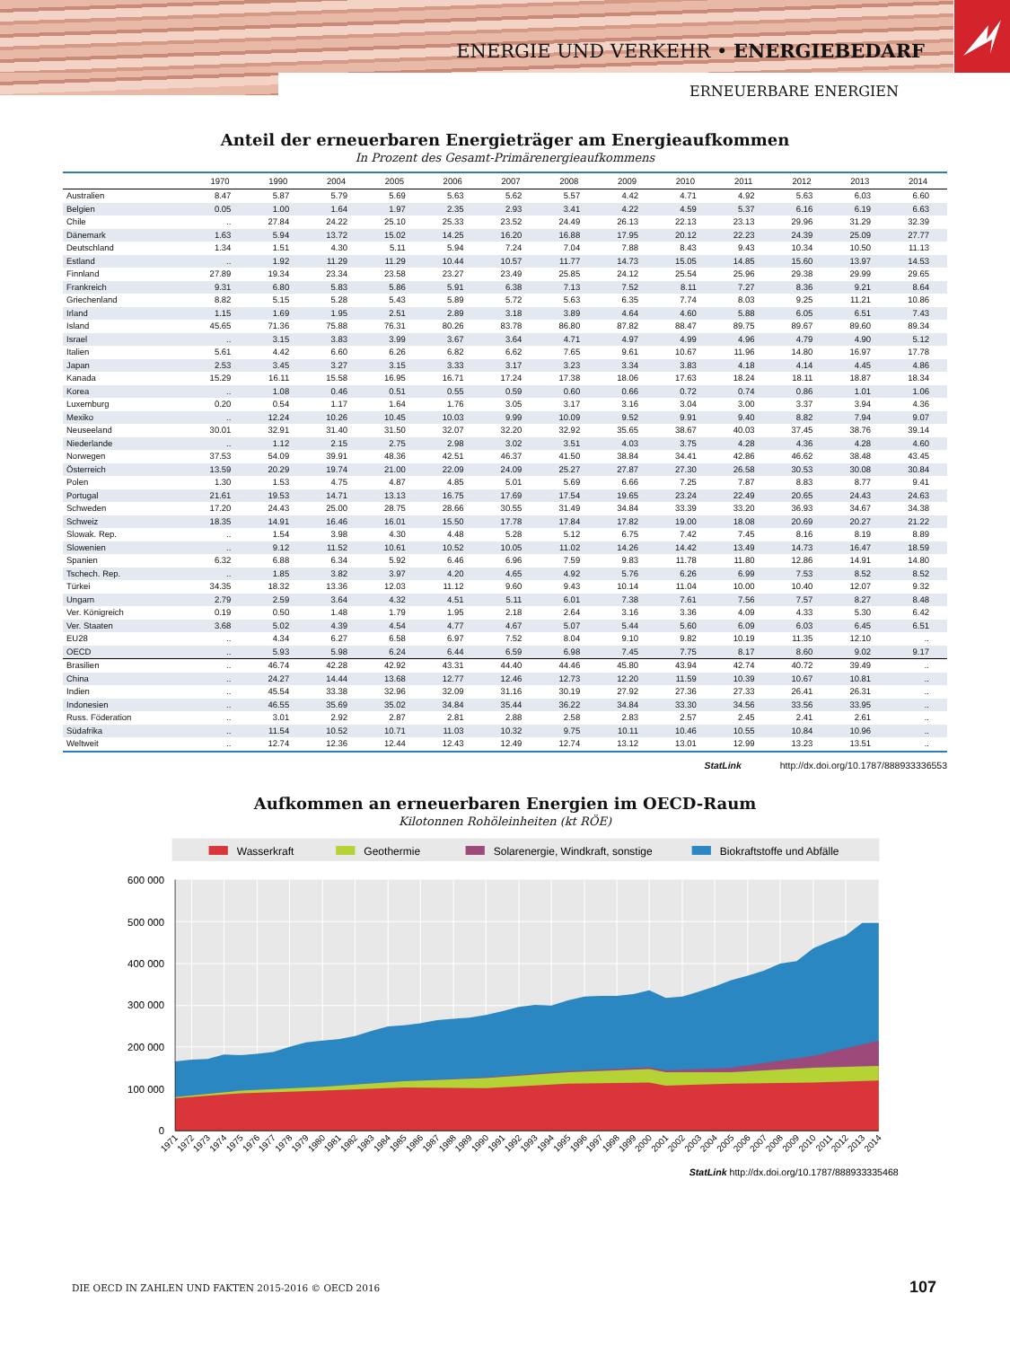ENERGIE UND VERKEHR • ENERGIEBEDARF
ERNEUERBARE ENERGIEN
Anteil der erneuerbaren Energieträger am Energieaufkommen
In Prozent des Gesamt-Primärenergieaufkommens
| | 1970 | 1990 | 2004 | 2005 | 2006 | 2007 | 2008 | 2009 | 2010 | 2011 | 2012 | 2013 | 2014 |
| --- | --- | --- | --- | --- | --- | --- | --- | --- | --- | --- | --- | --- | --- |
| Australien | 8.47 | 5.87 | 5.79 | 5.69 | 5.63 | 5.62 | 5.57 | 4.42 | 4.71 | 4.92 | 5.63 | 6.03 | 6.60 |
| Belgien | 0.05 | 1.00 | 1.64 | 1.97 | 2.35 | 2.93 | 3.41 | 4.22 | 4.59 | 5.37 | 6.16 | 6.19 | 6.63 |
| Chile | .. | 27.84 | 24.22 | 25.10 | 25.33 | 23.52 | 24.49 | 26.13 | 22.13 | 23.13 | 29.96 | 31.29 | 32.39 |
| Dänemark | 1.63 | 5.94 | 13.72 | 15.02 | 14.25 | 16.20 | 16.88 | 17.95 | 20.12 | 22.23 | 24.39 | 25.09 | 27.77 |
| Deutschland | 1.34 | 1.51 | 4.30 | 5.11 | 5.94 | 7.24 | 7.04 | 7.88 | 8.43 | 9.43 | 10.34 | 10.50 | 11.13 |
| Estland | .. | 1.92 | 11.29 | 11.29 | 10.44 | 10.57 | 11.77 | 14.73 | 15.05 | 14.85 | 15.60 | 13.97 | 14.53 |
| Finnland | 27.89 | 19.34 | 23.34 | 23.58 | 23.27 | 23.49 | 25.85 | 24.12 | 25.54 | 25.96 | 29.38 | 29.99 | 29.65 |
| Frankreich | 9.31 | 6.80 | 5.83 | 5.86 | 5.91 | 6.38 | 7.13 | 7.52 | 8.11 | 7.27 | 8.36 | 9.21 | 8.64 |
| Griechenland | 8.82 | 5.15 | 5.28 | 5.43 | 5.89 | 5.72 | 5.63 | 6.35 | 7.74 | 8.03 | 9.25 | 11.21 | 10.86 |
| Irland | 1.15 | 1.69 | 1.95 | 2.51 | 2.89 | 3.18 | 3.89 | 4.64 | 4.60 | 5.88 | 6.05 | 6.51 | 7.43 |
| Island | 45.65 | 71.36 | 75.88 | 76.31 | 80.26 | 83.78 | 86.80 | 87.82 | 88.47 | 89.75 | 89.67 | 89.60 | 89.34 |
| Israel | .. | 3.15 | 3.83 | 3.99 | 3.67 | 3.64 | 4.71 | 4.97 | 4.99 | 4.96 | 4.79 | 4.90 | 5.12 |
| Italien | 5.61 | 4.42 | 6.60 | 6.26 | 6.82 | 6.62 | 7.65 | 9.61 | 10.67 | 11.96 | 14.80 | 16.97 | 17.78 |
| Japan | 2.53 | 3.45 | 3.27 | 3.15 | 3.33 | 3.17 | 3.23 | 3.34 | 3.83 | 4.18 | 4.14 | 4.45 | 4.86 |
| Kanada | 15.29 | 16.11 | 15.58 | 16.95 | 16.71 | 17.24 | 17.38 | 18.06 | 17.63 | 18.24 | 18.11 | 18.87 | 18.34 |
| Korea | .. | 1.08 | 0.46 | 0.51 | 0.55 | 0.59 | 0.60 | 0.66 | 0.72 | 0.74 | 0.86 | 1.01 | 1.06 |
| Luxemburg | 0.20 | 0.54 | 1.17 | 1.64 | 1.76 | 3.05 | 3.17 | 3.16 | 3.04 | 3.00 | 3.37 | 3.94 | 4.36 |
| Mexiko | .. | 12.24 | 10.26 | 10.45 | 10.03 | 9.99 | 10.09 | 9.52 | 9.91 | 9.40 | 8.82 | 7.94 | 9.07 |
| Neuseeland | 30.01 | 32.91 | 31.40 | 31.50 | 32.07 | 32.20 | 32.92 | 35.65 | 38.67 | 40.03 | 37.45 | 38.76 | 39.14 |
| Niederlande | .. | 1.12 | 2.15 | 2.75 | 2.98 | 3.02 | 3.51 | 4.03 | 3.75 | 4.28 | 4.36 | 4.28 | 4.60 |
| Norwegen | 37.53 | 54.09 | 39.91 | 48.36 | 42.51 | 46.37 | 41.50 | 38.84 | 34.41 | 42.86 | 46.62 | 38.48 | 43.45 |
| Österreich | 13.59 | 20.29 | 19.74 | 21.00 | 22.09 | 24.09 | 25.27 | 27.87 | 27.30 | 26.58 | 30.53 | 30.08 | 30.84 |
| Polen | 1.30 | 1.53 | 4.75 | 4.87 | 4.85 | 5.01 | 5.69 | 6.66 | 7.25 | 7.87 | 8.83 | 8.77 | 9.41 |
| Portugal | 21.61 | 19.53 | 14.71 | 13.13 | 16.75 | 17.69 | 17.54 | 19.65 | 23.24 | 22.49 | 20.65 | 24.43 | 24.63 |
| Schweden | 17.20 | 24.43 | 25.00 | 28.75 | 28.66 | 30.55 | 31.49 | 34.84 | 33.39 | 33.20 | 36.93 | 34.67 | 34.38 |
| Schweiz | 18.35 | 14.91 | 16.46 | 16.01 | 15.50 | 17.78 | 17.84 | 17.82 | 19.00 | 18.08 | 20.69 | 20.27 | 21.22 |
| Slowak. Rep. | .. | 1.54 | 3.98 | 4.30 | 4.48 | 5.28 | 5.12 | 6.75 | 7.42 | 7.45 | 8.16 | 8.19 | 8.89 |
| Slowenien | .. | 9.12 | 11.52 | 10.61 | 10.52 | 10.05 | 11.02 | 14.26 | 14.42 | 13.49 | 14.73 | 16.47 | 18.59 |
| Spanien | 6.32 | 6.88 | 6.34 | 5.92 | 6.46 | 6.96 | 7.59 | 9.83 | 11.78 | 11.80 | 12.86 | 14.91 | 14.80 |
| Tschech. Rep. | .. | 1.85 | 3.82 | 3.97 | 4.20 | 4.65 | 4.92 | 5.76 | 6.26 | 6.99 | 7.53 | 8.52 | 8.52 |
| Türkei | 34.35 | 18.32 | 13.36 | 12.03 | 11.12 | 9.60 | 9.43 | 10.14 | 11.04 | 10.00 | 10.40 | 12.07 | 9.32 |
| Ungarn | 2.79 | 2.59 | 3.64 | 4.32 | 4.51 | 5.11 | 6.01 | 7.38 | 7.61 | 7.56 | 7.57 | 8.27 | 8.48 |
| Ver. Königreich | 0.19 | 0.50 | 1.48 | 1.79 | 1.95 | 2.18 | 2.64 | 3.16 | 3.36 | 4.09 | 4.33 | 5.30 | 6.42 |
| Ver. Staaten | 3.68 | 5.02 | 4.39 | 4.54 | 4.77 | 4.67 | 5.07 | 5.44 | 5.60 | 6.09 | 6.03 | 6.45 | 6.51 |
| EU28 | .. | 4.34 | 6.27 | 6.58 | 6.97 | 7.52 | 8.04 | 9.10 | 9.82 | 10.19 | 11.35 | 12.10 | .. |
| OECD | .. | 5.93 | 5.98 | 6.24 | 6.44 | 6.59 | 6.98 | 7.45 | 7.75 | 8.17 | 8.60 | 9.02 | 9.17 |
| Brasilien | .. | 46.74 | 42.28 | 42.92 | 43.31 | 44.40 | 44.46 | 45.80 | 43.94 | 42.74 | 40.72 | 39.49 | .. |
| China | .. | 24.27 | 14.44 | 13.68 | 12.77 | 12.46 | 12.73 | 12.20 | 11.59 | 10.39 | 10.67 | 10.81 | .. |
| Indien | .. | 45.54 | 33.38 | 32.96 | 32.09 | 31.16 | 30.19 | 27.92 | 27.36 | 27.33 | 26.41 | 26.31 | .. |
| Indonesien | .. | 46.55 | 35.69 | 35.02 | 34.84 | 35.44 | 36.22 | 34.84 | 33.30 | 34.56 | 33.56 | 33.95 | .. |
| Russ. Föderation | .. | 3.01 | 2.92 | 2.87 | 2.81 | 2.88 | 2.58 | 2.83 | 2.57 | 2.45 | 2.41 | 2.61 | .. |
| Südafrika | .. | 11.54 | 10.52 | 10.71 | 11.03 | 10.32 | 9.75 | 10.11 | 10.46 | 10.55 | 10.84 | 10.96 | .. |
| Weltweit | .. | 12.74 | 12.36 | 12.44 | 12.43 | 12.49 | 12.74 | 13.12 | 13.01 | 12.99 | 13.23 | 13.51 | .. |
StatLink http://dx.doi.org/10.1787/888933336553
Aufkommen an erneuerbaren Energien im OECD-Raum
Kilotonnen Rohöleinheiten (kt RÖE)
Wasserkraft
Geothermie
Solarenergie, Windkraft, sonstige
Biokraftstoffe und Abfälle
600 000
500 000
400 000
300 000
200 000
100 000
0
1971
1972
1973
1974
1975
1976
1977
1978
1979
1980
1981
1982
1983
1984
1985
1986
1987
1988
1989
1990
1991
1992
1993
1994
1995
1996
1997
1998
1999
2000
2001
2002
2003
2004
2005
2006
2007
2008
2009
2010
2011
2012
2013
2014
StatLink http://dx.doi.org/10.1787/888933335468
DIE OECD IN ZAHLEN UND FAKTEN 2015-2016 © OECD 2016
107